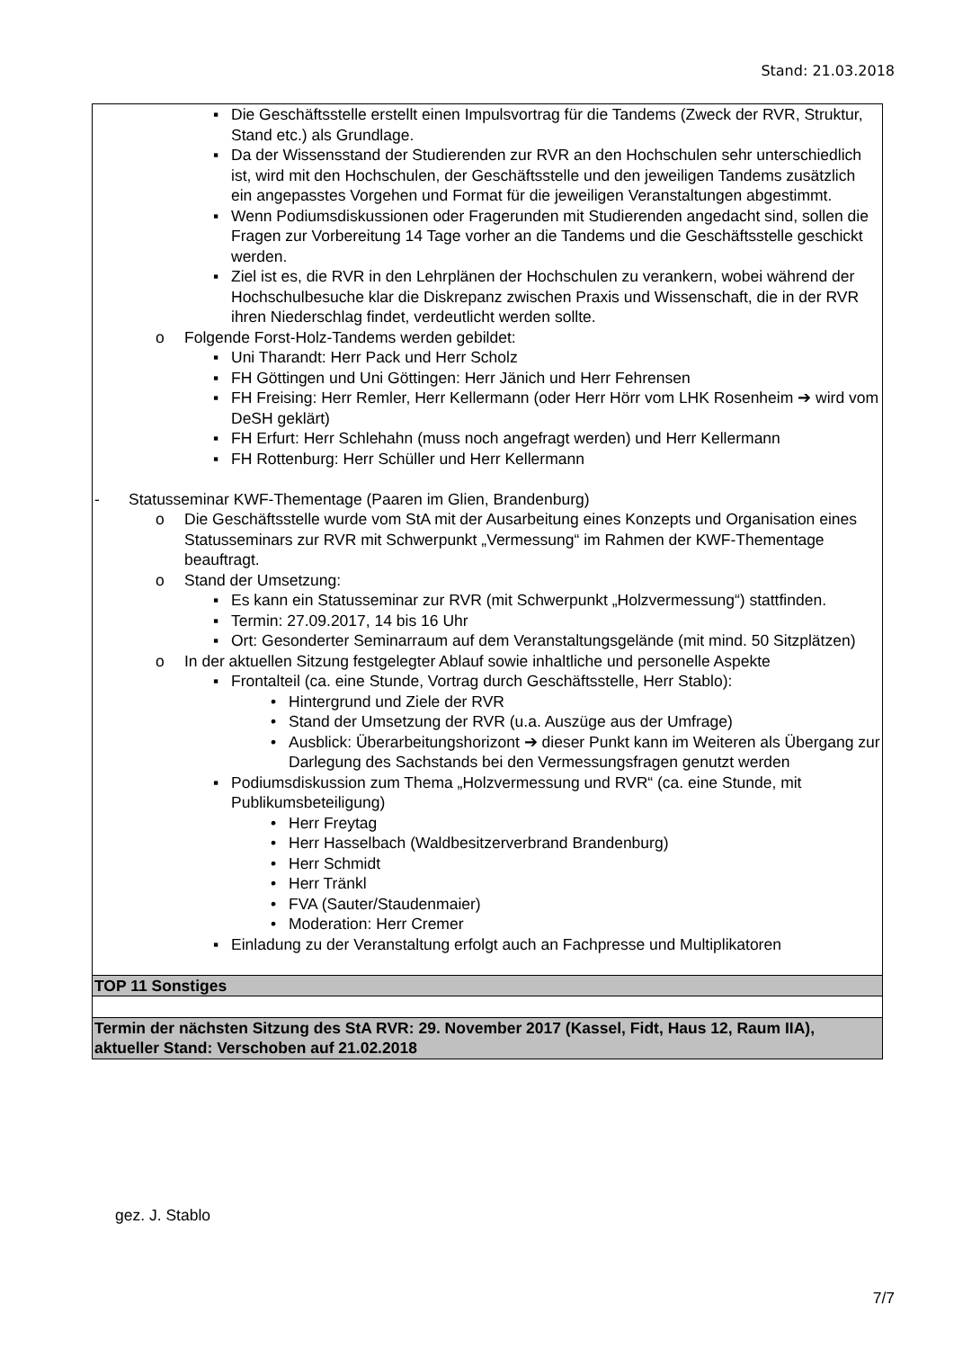Stand: 21.03.2018
| ▪ Die Geschäftsstelle erstellt einen Impulsvortrag für die Tandems (Zweck der RVR, Struktur, Stand etc.) als Grundlage. ▪ Da der Wissensstand der Studierenden zur RVR an den Hochschulen sehr unterschiedlich ist, wird mit den Hochschulen, der Geschäftsstelle und den jeweiligen Tandems zusätzlich ein angepasstes Vorgehen und Format für die jeweiligen Veranstaltungen abgestimmt. ▪ Wenn Podiumsdiskussionen oder Fragerunden mit Studierenden angedacht sind, sollen die Fragen zur Vorbereitung 14 Tage vorher an die Tandems und die Geschäftsstelle geschickt werden. ▪ Ziel ist es, die RVR in den Lehrplänen der Hochschulen zu verankern, wobei während der Hochschulbesuche klar die Diskrepanz zwischen Praxis und Wissenschaft, die in der RVR ihren Niederschlag findet, verdeutlicht werden sollte. o Folgende Forst-Holz-Tandems werden gebildet: ▪ Uni Tharandt: Herr Pack und Herr Scholz ▪ FH Göttingen und Uni Göttingen: Herr Jänich und Herr Fehrensen ▪ FH Freising: Herr Remler, Herr Kellermann (oder Herr Hörr vom LHK Rosenheim ➔ wird vom DeSH geklärt) ▪ FH Erfurt: Herr Schlehahn (muss noch angefragt werden) und Herr Kellermann ▪ FH Rottenburg: Herr Schüller und Herr Kellermann - Statusseminar KWF-Thementage (Paaren im Glien, Brandenburg) o Die Geschäftsstelle wurde vom StA mit der Ausarbeitung eines Konzepts und Organisation eines Statusseminars zur RVR mit Schwerpunkt „Vermessung“ im Rahmen der KWF-Thementage beauftragt. o Stand der Umsetzung: ▪ Es kann ein Statusseminar zur RVR (mit Schwerpunkt „Holzvermessung“) stattfinden. ▪ Termin: 27.09.2017, 14 bis 16 Uhr ▪ Ort: Gesonderter Seminarraum auf dem Veranstaltungsgelände (mit mind. 50 Sitzplätzen) o In der aktuellen Sitzung festgelegter Ablauf sowie inhaltliche und personelle Aspekte ▪ Frontalteil (ca. eine Stunde, Vortrag durch Geschäftsstelle, Herr Stablo): • Hintergrund und Ziele der RVR • Stand der Umsetzung der RVR (u.a. Auszüge aus der Umfrage) • Ausblick: Überarbeitungshorizont ➔ dieser Punkt kann im Weiteren als Übergang zur Darlegung des Sachstands bei den Vermessungsfragen genutzt werden ▪ Podiumsdiskussion zum Thema „Holzvermessung und RVR“ (ca. eine Stunde, mit Publikumsbeteiligung) • Herr Freytag • Herr Hasselbach (Waldbesitzerverbrand Brandenburg) • Herr Schmidt • Herr Tränkl • FVA (Sauter/Staudenmaier) • Moderation: Herr Cremer ▪ Einladung zu der Veranstaltung erfolgt auch an Fachpresse und Multiplikatoren |
| TOP 11 Sonstiges |
| Termin der nächsten Sitzung des StA RVR: 29. November 2017 (Kassel, Fidt, Haus 12, Raum IIA), aktueller Stand: Verschoben auf 21.02.2018 |
gez. J. Stablo
7/7